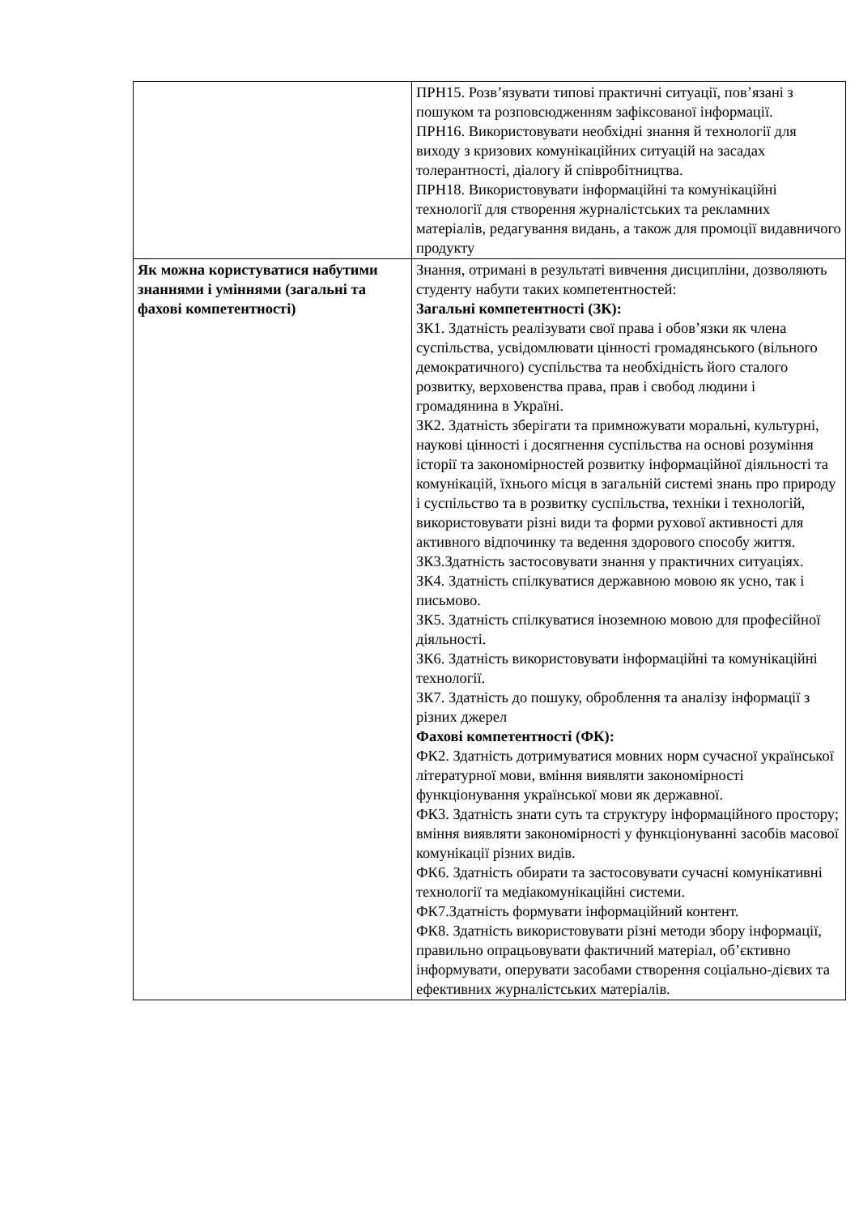| | ПРН15. Розв’язувати типові практичні ситуації, пов’язані з пошуком та розповсюдженням зафіксованої інформації. ПРН16. Використовувати необхідні знання й технології для виходу з кризових комунікаційних ситуацій на засадах толерантності, діалогу й співробітництва. ПРН18. Використовувати інформаційні та комунікаційні технології для створення журналістських та рекламних матеріалів, редагування видань, а також для промоції видавничого продукту |
| Як можна користуватися набутими знаннями і уміннями (загальні та фахові компетентності) | Знання, отримані в результаті вивчення дисципліни, дозволяють студенту набути таких компетентностей: Загальні компетентності (ЗК): ЗК1. Здатність реалізувати свої права і обов’язки як члена суспільства, усвідомлювати цінності громадянського (вільного демократичного) суспільства та необхідність його сталого розвитку, верховенства права, прав і свобод людини і громадянина в Україні. ЗК2. Здатність зберігати та примножувати моральні, культурні, наукові цінності і досягнення суспільства на основі розуміння історії та закономірностей розвитку інформаційної діяльності та комунікацій, їхнього місця в загальній системі знань про природу і суспільство та в розвитку суспільства, техніки і технологій, використовувати різні види та форми рухової активності для активного відпочинку та ведення здорового способу життя. ЗК3.Здатність застосовувати знання у практичних ситуаціях. ЗК4. Здатність спілкуватися державною мовою як усно, так і письмово. ЗК5. Здатність спілкуватися іноземною мовою для професійної діяльності. ЗК6. Здатність використовувати інформаційні та комунікаційні технології. ЗК7. Здатність до пошуку, оброблення та аналізу інформації з різних джерел Фахові компетентності (ФК): ФК2. Здатність дотримуватися мовних норм сучасної української літературної мови, вміння виявляти закономірності функціонування української мови як державної. ФК3. Здатність знати суть та структуру інформаційного простору; вміння виявляти закономірності у функціонуванні засобів масової комунікації різних видів. ФК6. Здатність обирати та застосовувати сучасні комунікативні технології та медіакомунікаційні системи. ФК7.Здатність формувати інформаційний контент. ФК8. Здатність використовувати різні методи збору інформації, правильно опрацьовувати фактичний матеріал, об’єктивно інформувати, оперувати засобами створення соціально-дієвих та ефективних журналістських матеріалів. |